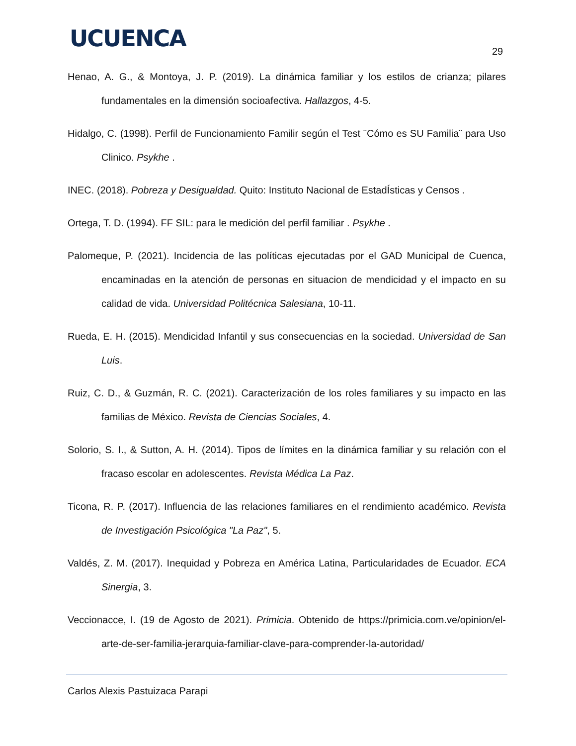UCUENCA 29
Henao, A. G., & Montoya, J. P. (2019). La dinámica familiar y los estilos de crianza; pilares fundamentales en la dimensión socioafectiva. Hallazgos, 4-5.
Hidalgo, C. (1998). Perfil de Funcionamiento Familir según el Test ¨Cómo es SU Familia¨ para Uso Clinico. Psykhe .
INEC. (2018). Pobreza y Desigualdad. Quito: Instituto Nacional de EstadÍsticas y Censos .
Ortega, T. D. (1994). FF SIL: para le medición del perfil familiar . Psykhe .
Palomeque, P. (2021). Incidencia de las políticas ejecutadas por el GAD Municipal de Cuenca, encaminadas en la atención de personas en situacion de mendicidad y el impacto en su calidad de vida. Universidad Politécnica Salesiana, 10-11.
Rueda, E. H. (2015). Mendicidad Infantil y sus consecuencias en la sociedad. Universidad de San Luis.
Ruiz, C. D., & Guzmán, R. C. (2021). Caracterización de los roles familiares y su impacto en las familias de México. Revista de Ciencias Sociales, 4.
Solorio, S. I., & Sutton, A. H. (2014). Tipos de límites en la dinámica familiar y su relación con el fracaso escolar en adolescentes. Revista Médica La Paz.
Ticona, R. P. (2017). Influencia de las relaciones familiares en el rendimiento académico. Revista de Investigación Psicológica "La Paz", 5.
Valdés, Z. M. (2017). Inequidad y Pobreza en América Latina, Particularidades de Ecuador. ECA Sinergia, 3.
Veccionacce, I. (19 de Agosto de 2021). Primicia. Obtenido de https://primicia.com.ve/opinion/el-arte-de-ser-familia-jerarquia-familiar-clave-para-comprender-la-autoridad/
Carlos Alexis Pastuizaca Parapi